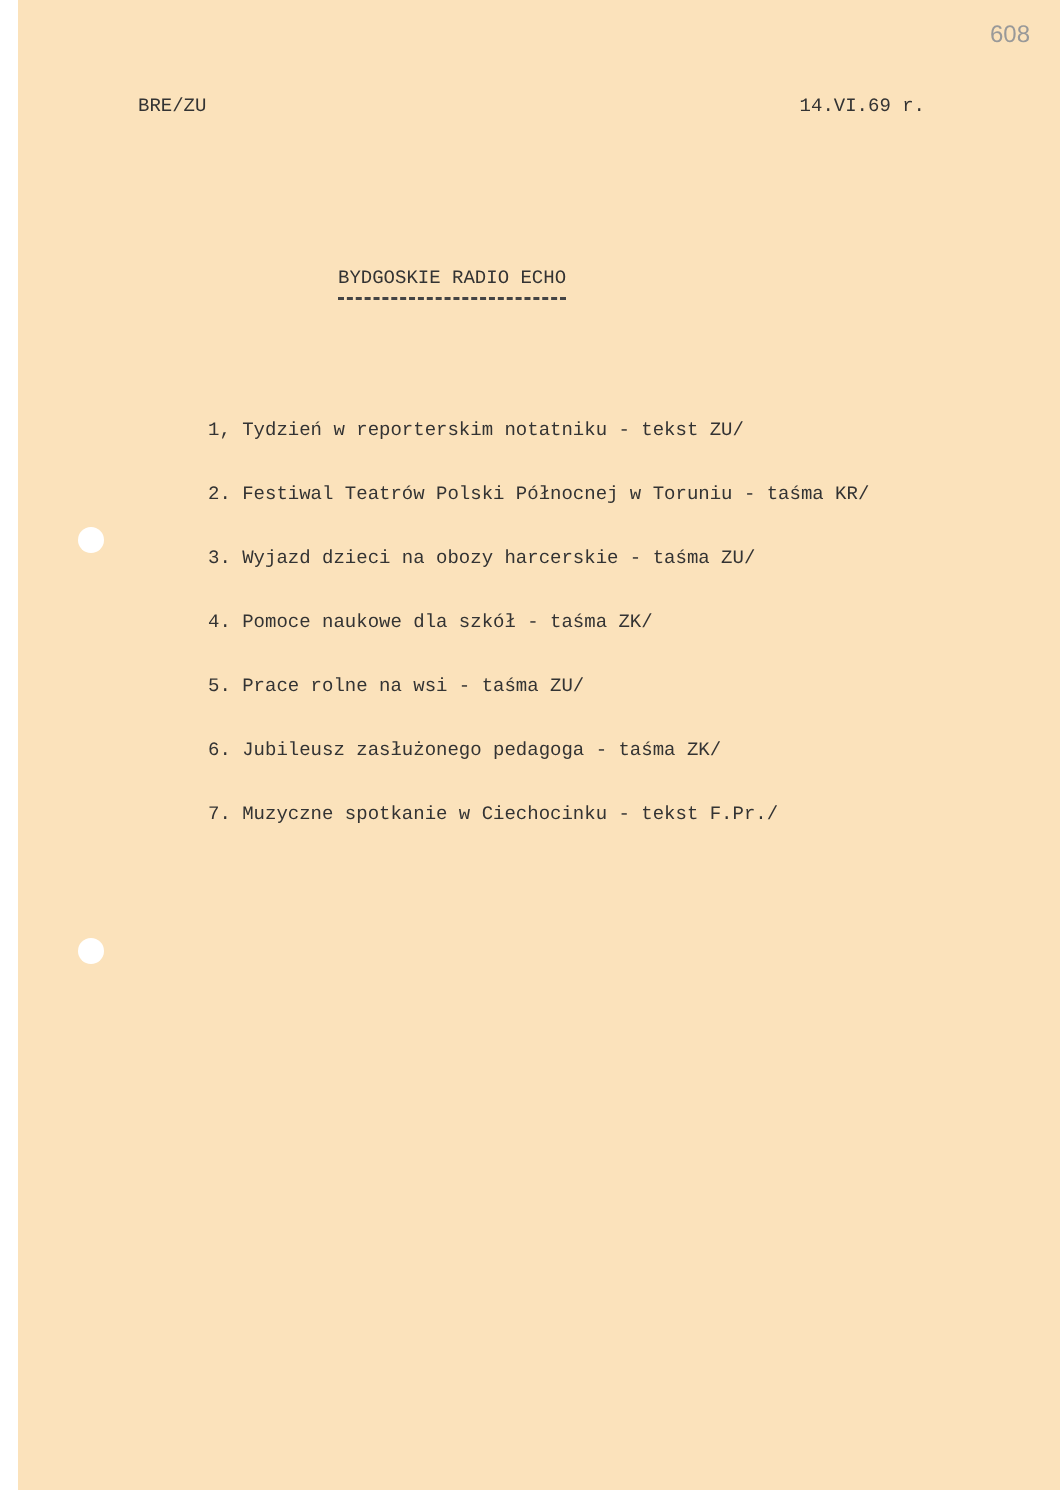608
BRE/ZU 14.VI.69 r.
BYDGOSKIE RADIO ECHO
1, Tydzień w reporterskim notatniku - tekst ZU/
2. Festiwal Teatrów Polski Północnej w Toruniu - taśma KR/
3. Wyjazd dzieci na obozy harcerskie - taśma ZU/
4. Pomoce naukowe dla szkół - taśma ZK/
5. Prace rolne na wsi - taśma ZU/
6. Jubileusz zasłużonego pedagoga - taśma ZK/
7. Muzyczne spotkanie w Ciechocinku - tekst F.Pr./